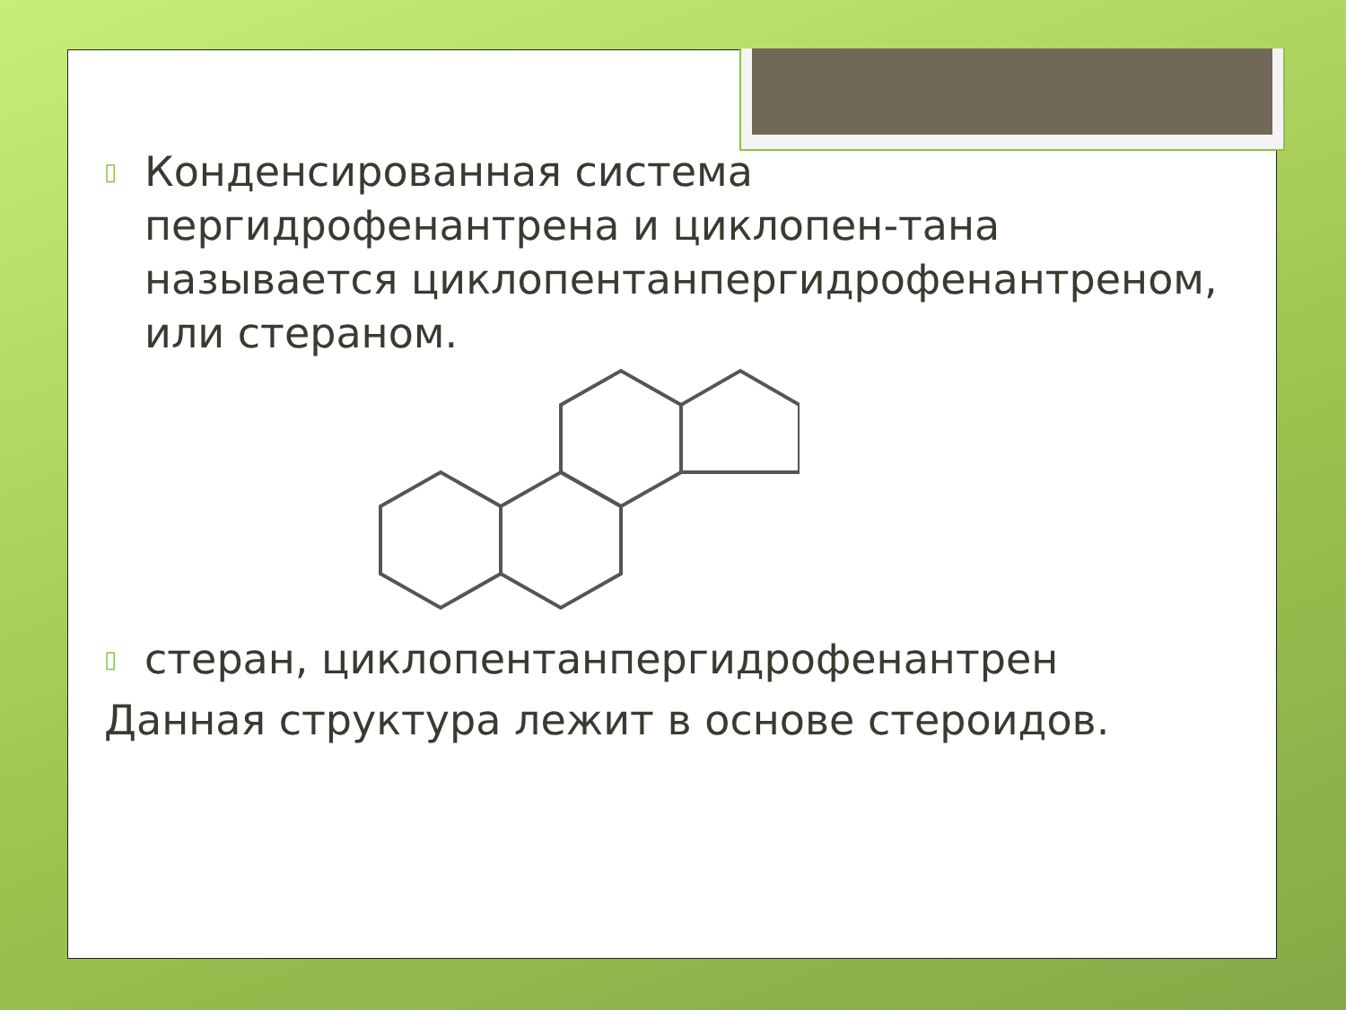▯
Конденсированная система пергидрофенантрена и циклопен-тана называется циклопентанпергидрофенантреном, или стераном.
▯
стеран, циклопентанпергидрофенантрен
Данная структура лежит в основе стероидов.